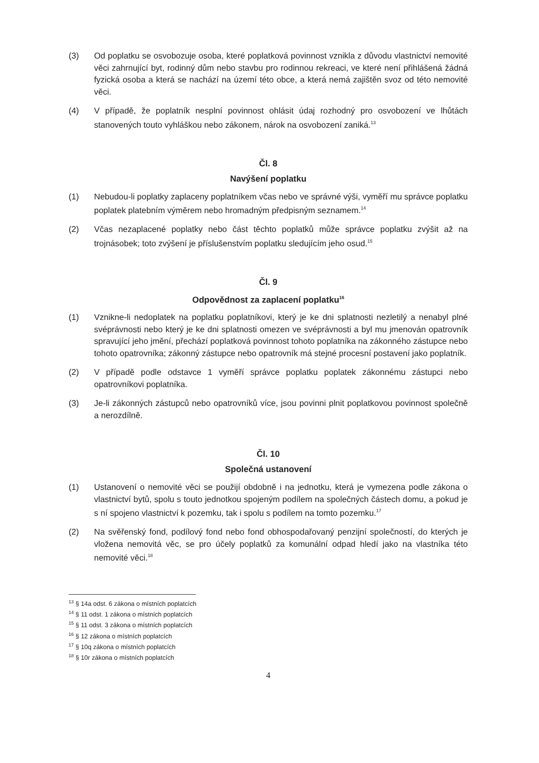(3) Od poplatku se osvobozuje osoba, které poplatková povinnost vznikla z důvodu vlastnictví nemovité věci zahrnující byt, rodinný dům nebo stavbu pro rodinnou rekreaci, ve které není přihlášená žádná fyzická osoba a která se nachází na území této obce, a která nemá zajištěn svoz od této nemovité věci.
(4) V případě, že poplatník nesplní povinnost ohlásit údaj rozhodný pro osvobození ve lhůtách stanovených touto vyhláškou nebo zákonem, nárok na osvobození zaniká.<sup>13</sup>
Čl. 8
Navýšení poplatku
(1) Nebudou-li poplatky zaplaceny poplatníkem včas nebo ve správné výši, vyměří mu správce poplatku poplatek platebním výměrem nebo hromadným předpisným seznamem.<sup>14</sup>
(2) Včas nezaplacené poplatky nebo část těchto poplatků může správce poplatku zvýšit až na trojnásobek; toto zvýšení je příslušenstvím poplatku sledujícím jeho osud.<sup>15</sup>
Čl. 9
Odpovědnost za zaplacení poplatku<sup>16</sup>
(1) Vznikne-li nedoplatek na poplatku poplatníkovi, který je ke dni splatnosti nezletilý a nenabyl plné svéprávnosti nebo který je ke dni splatnosti omezen ve svéprávnosti a byl mu jmenován opatrovník spravující jeho jmění, přechází poplatková povinnost tohoto poplatníka na zákonného zástupce nebo tohoto opatrovníka; zákonný zástupce nebo opatrovník má stejné procesní postavení jako poplatník.
(2) V případě podle odstavce 1 vyměří správce poplatku poplatek zákonnému zástupci nebo opatrovníkovi poplatníka.
(3) Je-li zákonných zástupců nebo opatrovníků více, jsou povinni plnit poplatkovou povinnost společně a nerozdílně.
Čl. 10
Společná ustanovení
(1) Ustanovení o nemovité věci se použijí obdobně i na jednotku, která je vymezena podle zákona o vlastnictví bytů, spolu s touto jednotkou spojeným podílem na společných částech domu, a pokud je s ní spojeno vlastnictví k pozemku, tak i spolu s podílem na tomto pozemku.<sup>17</sup>
(2) Na svěřenský fond, podílový fond nebo fond obhospodařovaný penzijní společností, do kterých je vložena nemovitá věc, se pro účely poplatků za komunální odpad hledí jako na vlastníka této nemovité věci.<sup>18</sup>
<sup>13</sup> § 14a odst. 6 zákona o místních poplatcích
<sup>14</sup> § 11 odst. 1 zákona o místních poplatcích
<sup>15</sup> § 11 odst. 3 zákona o místních poplatcích
<sup>16</sup> § 12 zákona o místních poplatcích
<sup>17</sup> § 10q zákona o místních poplatcích
<sup>18</sup> § 10r zákona o místních poplatcích
4